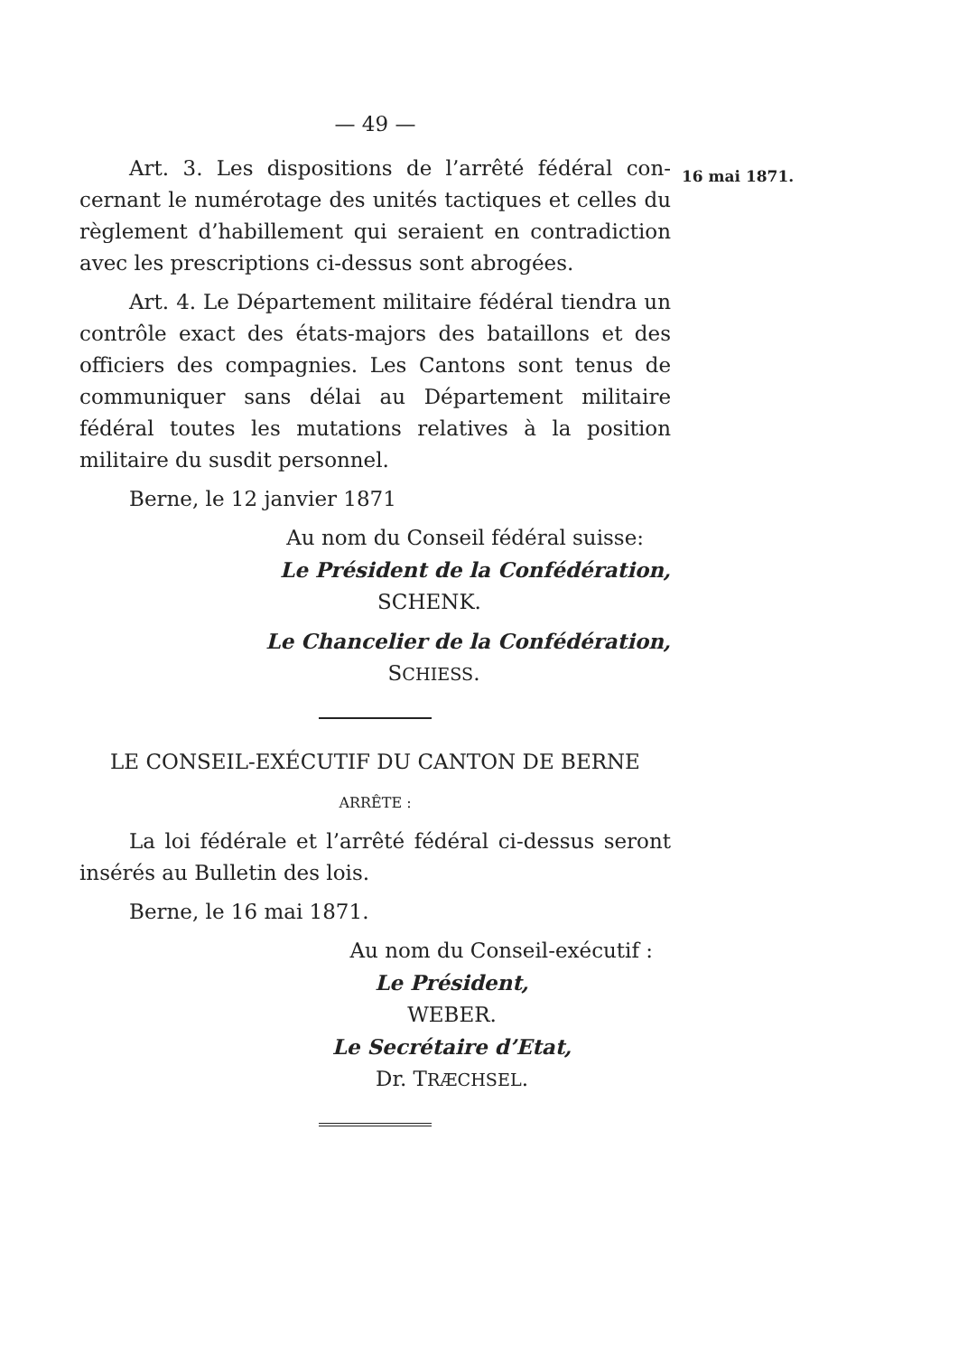— 49 —
Art. 3. Les dispositions de l’arrêté fédéral con­cernant le numérotage des unités tactiques et celles du règlement d’habillement qui seraient en contradiction avec les prescriptions ci-dessus sont abrogées.
Art. 4. Le Département militaire fédéral tiendra un contrôle exact des états-majors des bataillons et des officiers des compagnies. Les Cantons sont tenus de communiquer sans délai au Département militaire fédéral toutes les mutations relatives à la position militaire du susdit personnel.
Berne, le 12 janvier 1871
Au nom du Conseil fédéral suisse:
Le Président de la Confédération,
SCHENK.
Le Chancelier de la Confédération,
SCHIESS.
LE CONSEIL-EXÉCUTIF DU CANTON DE BERNE
ARRÊTE :
La loi fédérale et l’arrêté fédéral ci-dessus seront insérés au Bulletin des lois.
Berne, le 16 mai 1871.
Au nom du Conseil-exécutif :
Le Président,
WEBER.
Le Secrétaire d’Etat,
Dr. TRÆCHSEL.
16 mai 1871.